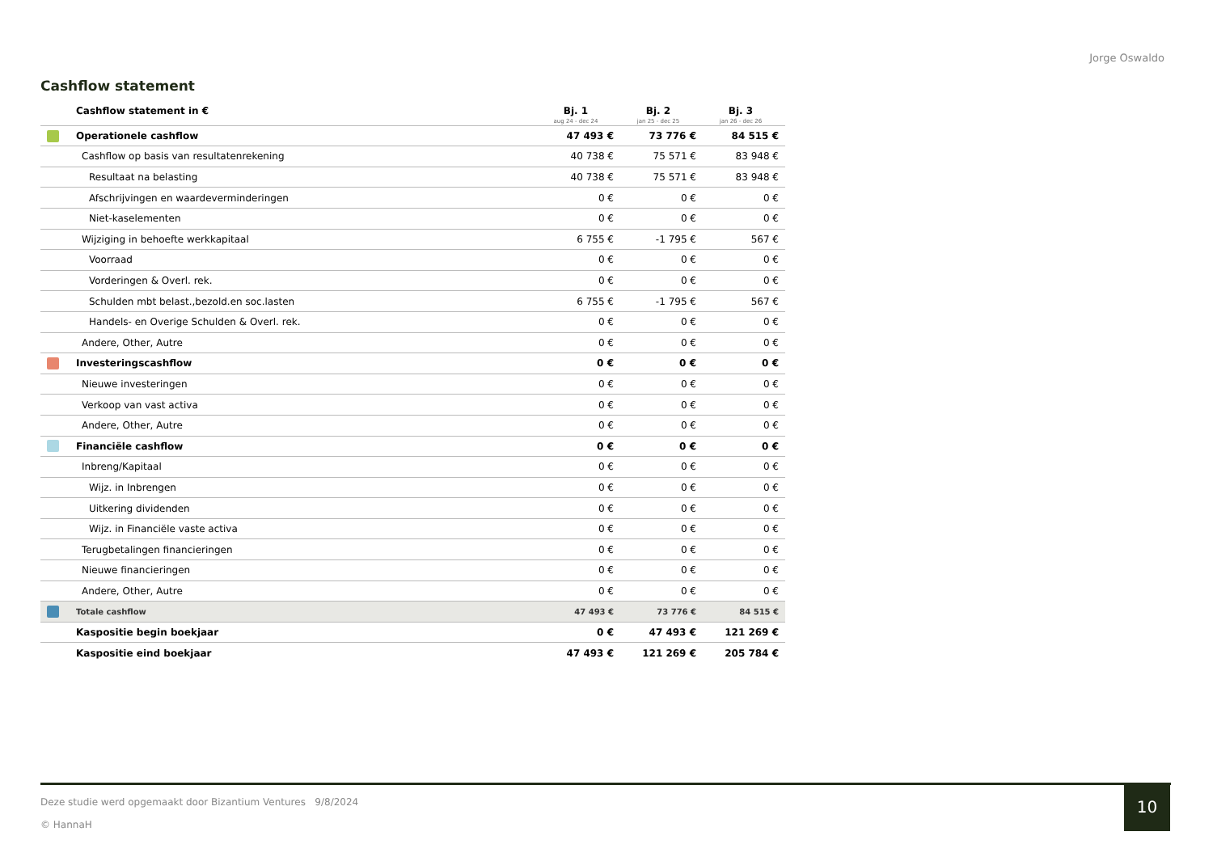Jorge Oswaldo
Cashflow statement
| | Cashflow statement in € | Bj. 1 aug 24 - dec 24 | Bj. 2 jan 25 - dec 25 | Bj. 3 jan 26 - dec 26 |
| --- | --- | --- | --- | --- |
| | Operationele cashflow | 47 493 € | 73 776 € | 84 515 € |
| | Cashflow op basis van resultatenrekening | 40 738 € | 75 571 € | 83 948 € |
| | Resultaat na belasting | 40 738 € | 75 571 € | 83 948 € |
| | Afschrijvingen en waardeverminderingen | 0 € | 0 € | 0 € |
| | Niet-kaselementen | 0 € | 0 € | 0 € |
| | Wijziging in behoefte werkkapitaal | 6 755 € | -1 795 € | 567 € |
| | Voorraad | 0 € | 0 € | 0 € |
| | Vorderingen & Overl. rek. | 0 € | 0 € | 0 € |
| | Schulden mbt belast.,bezold.en soc.lasten | 6 755 € | -1 795 € | 567 € |
| | Handels- en Overige Schulden & Overl. rek. | 0 € | 0 € | 0 € |
| | Andere, Other, Autre | 0 € | 0 € | 0 € |
| | Investeringscashflow | 0 € | 0 € | 0 € |
| | Nieuwe investeringen | 0 € | 0 € | 0 € |
| | Verkoop van vast activa | 0 € | 0 € | 0 € |
| | Andere, Other, Autre | 0 € | 0 € | 0 € |
| | Financiële cashflow | 0 € | 0 € | 0 € |
| | Inbreng/Kapitaal | 0 € | 0 € | 0 € |
| | Wijz. in Inbrengen | 0 € | 0 € | 0 € |
| | Uitkering dividenden | 0 € | 0 € | 0 € |
| | Wijz. in Financiële vaste activa | 0 € | 0 € | 0 € |
| | Terugbetalingen financieringen | 0 € | 0 € | 0 € |
| | Nieuwe financieringen | 0 € | 0 € | 0 € |
| | Andere, Other, Autre | 0 € | 0 € | 0 € |
| | Totale cashflow | 47 493 € | 73 776 € | 84 515 € |
| | Kaspositie begin boekjaar | 0 € | 47 493 € | 121 269 € |
| | Kaspositie eind boekjaar | 47 493 € | 121 269 € | 205 784 € |
Deze studie werd opgemaakt door Bizantium Ventures 9/8/2024
© HannaH
10